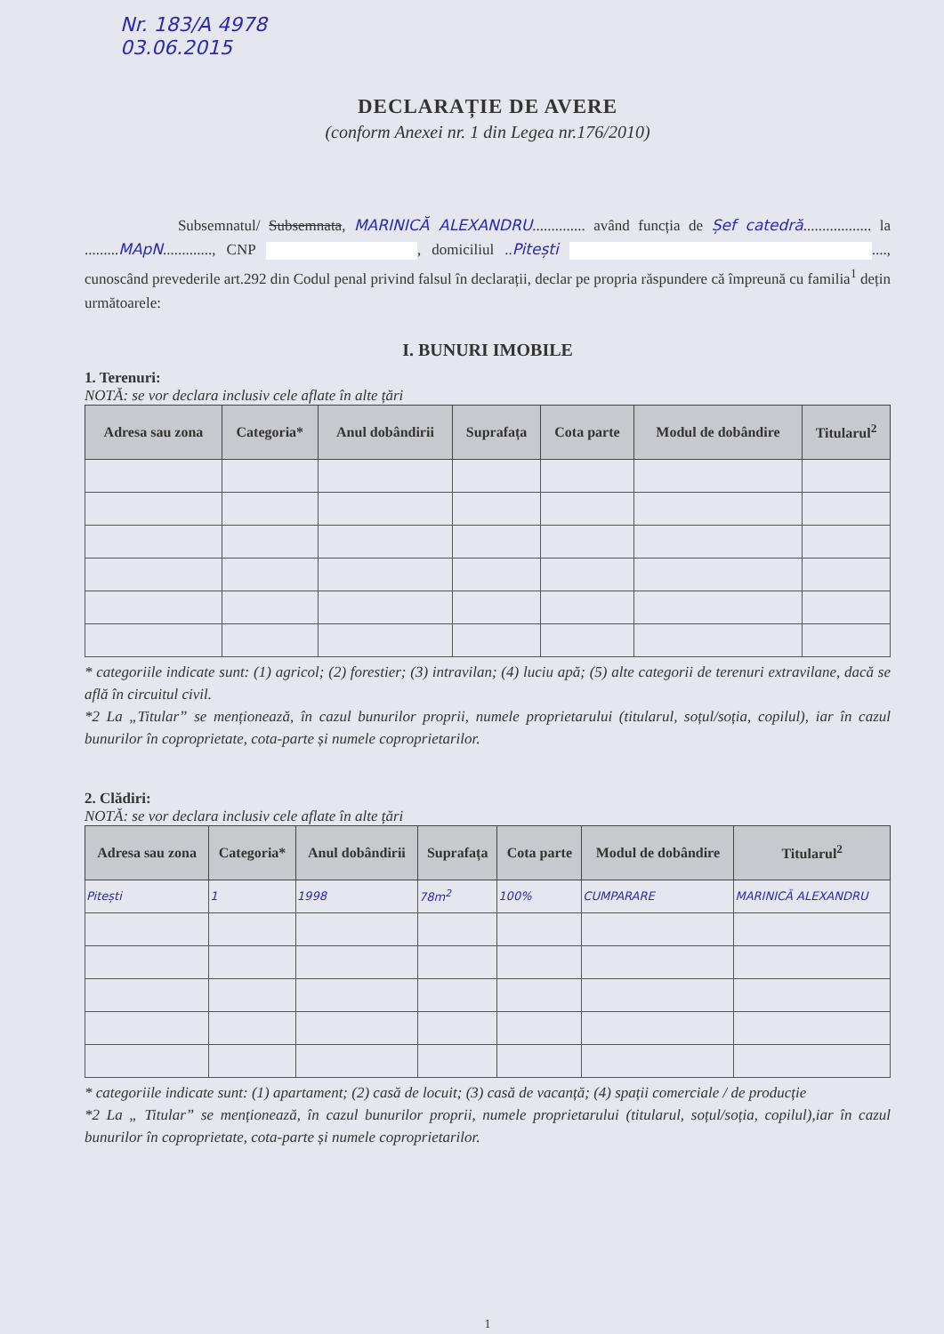Nr. 183/A 4978
03.06.2015
DECLARAȚIE DE AVERE
(conform Anexei nr. 1 din Legea nr.176/2010)
Subsemnatul/ Subsemnata, MARINICĂ ALEXANDRU.............. având funcția de Șef catedră.................. la .........MApN............., CNP , domiciliul ..Pitești ...., cunoscând prevederile art.292 din Codul penal privind falsul în declarații, declar pe propria răspundere că împreună cu familia<sup>1</sup> dețin următoarele:
I. BUNURI IMOBILE
1. Terenuri:
NOTĂ: se vor declara inclusiv cele aflate în alte țări
| Adresa sau zona | Categoria* | Anul dobândirii | Suprafața | Cota parte | Modul de dobândire | Titularul<sup>2</sup> |
| --- | --- | --- | --- | --- | --- | --- |
* categoriile indicate sunt: (1) agricol; (2) forestier; (3) intravilan; (4) luciu apă; (5) alte categorii de terenuri extravilane, dacă se află în circuitul civil.
*2 La „Titular” se menționează, în cazul bunurilor proprii, numele proprietarului (titularul, soțul/soția, copilul), iar în cazul bunurilor în coproprietate, cota-parte și numele coproprietarilor.
2. Clădiri:
NOTĂ: se vor declara inclusiv cele aflate în alte țări
| Adresa sau zona | Categoria* | Anul dobândirii | Suprafața | Cota parte | Modul de dobândire | Titularul<sup>2</sup> |
| --- | --- | --- | --- | --- | --- | --- |
| Pitești | 1 | 1998 | 78m<sup>2</sup> | 100% | CUMPARARE | MARINICĂ ALEXANDRU |
* categoriile indicate sunt: (1) apartament; (2) casă de locuit; (3) casă de vacanță; (4) spații comerciale / de producție
*2 La „ Titular” se menționează, în cazul bunurilor proprii, numele proprietarului (titularul, soțul/soția, copilul),iar în cazul bunurilor în coproprietate, cota-parte și numele coproprietarilor.
1